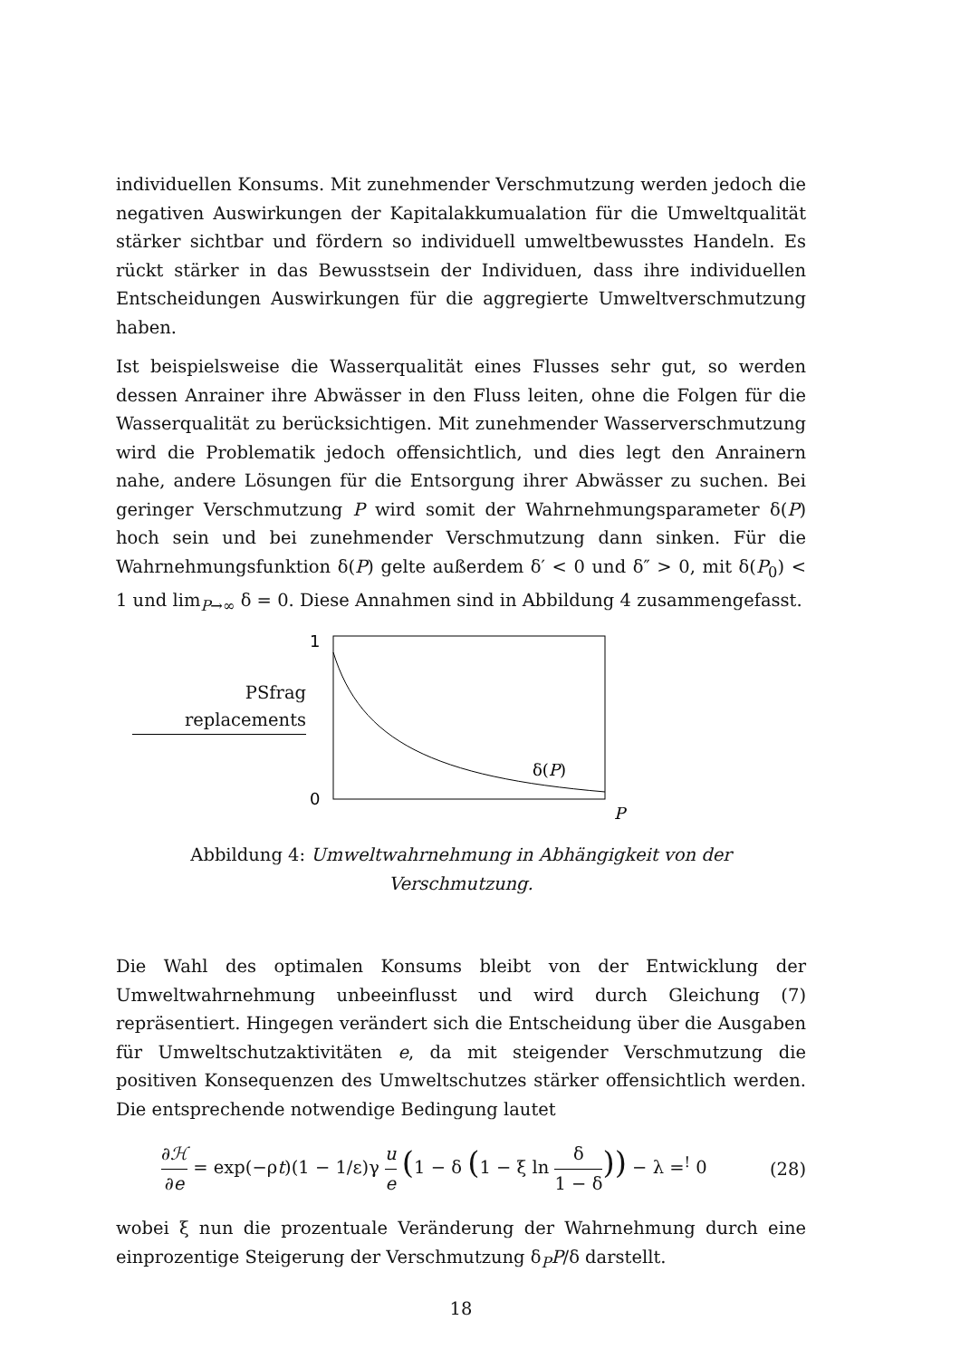individuellen Konsums. Mit zunehmender Verschmutzung werden jedoch die negativen Auswirkungen der Kapitalakkumualation für die Umweltqualität stärker sichtbar und fördern so individuell umweltbewusstes Handeln. Es rückt stärker in das Bewusstsein der Individuen, dass ihre individuellen Entscheidungen Auswirkungen für die aggregierte Umweltverschmutzung haben.
Ist beispielsweise die Wasserqualität eines Flusses sehr gut, so werden dessen Anrainer ihre Abwässer in den Fluss leiten, ohne die Folgen für die Wasserqualität zu berücksichtigen. Mit zunehmender Wasserverschmutzung wird die Problematik jedoch offensichtlich, und dies legt den Anrainern nahe, andere Lösungen für die Entsorgung ihrer Abwässer zu suchen. Bei geringer Verschmutzung P wird somit der Wahrnehmungsparameter δ(P) hoch sein und bei zunehmender Verschmutzung dann sinken. Für die Wahrnehmungsfunktion δ(P) gelte außerdem δ′ < 0 und δ″ > 0, mit δ(P<sub>0</sub>) < 1 und lim<sub>P→∞</sub> δ = 0. Diese Annahmen sind in Abbildung 4 zusammengefasst.
PSfrag replacements
1
0
δ(P)
P
Abbildung 4: Umweltwahrnehmung in Abhängigkeit von der Verschmutzung.
Die Wahl des optimalen Konsums bleibt von der Entwicklung der Umweltwahrnehmung unbeeinflusst und wird durch Gleichung (7) repräsentiert. Hingegen verändert sich die Entscheidung über die Ausgaben für Umweltschutzaktivitäten e, da mit steigender Verschmutzung die positiven Konsequenzen des Umweltschutzes stärker offensichtlich werden. Die entsprechende notwendige Bedingung lautet
∂ℋ ∂e = exp(−ρt)(1 − 1/ε)γ u e (1 − δ (1 − ξ ln δ 1 − δ)) − λ =<sup>!</sup> 0
(28)
wobei ξ nun die prozentuale Veränderung der Wahrnehmung durch eine einprozentige Steigerung der Verschmutzung δ<sub>P</sub>P/δ darstellt.
18